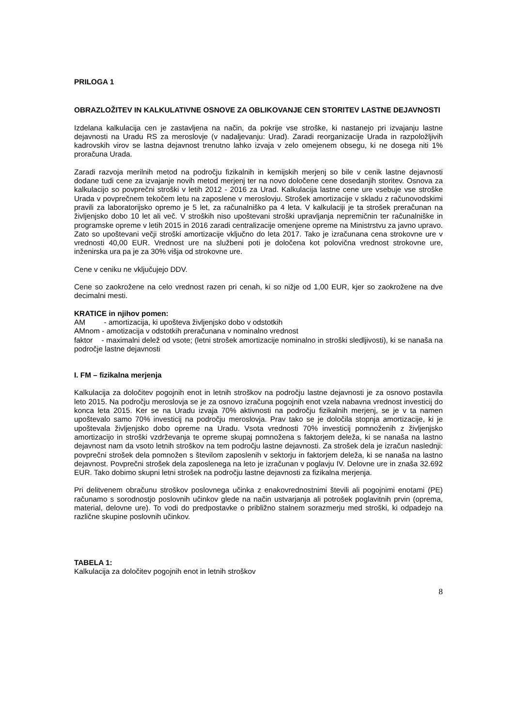PRILOGA 1
OBRAZLOŽITEV IN KALKULATIVNE OSNOVE ZA OBLIKOVANJE CEN STORITEV LASTNE DEJAVNOSTI
Izdelana kalkulacija cen je zastavljena na način, da pokrije vse stroške, ki nastanejo pri izvajanju lastne dejavnosti na Uradu RS za meroslovje (v nadaljevanju: Urad). Zaradi reorganizacije Urada in razpoložljivih kadrovskih virov se lastna dejavnost trenutno lahko izvaja v zelo omejenem obsegu, ki ne dosega niti 1% proračuna Urada.
Zaradi razvoja merilnih metod na področju fizikalnih in kemijskih merjenj so bile v cenik lastne dejavnosti dodane tudi cene za izvajanje novih metod merjenj ter na novo določene cene dosedanjih storitev. Osnova za kalkulacijo so povprečni stroški v letih 2012 - 2016 za Urad. Kalkulacija lastne cene ure vsebuje vse stroške Urada v povprečnem tekočem letu na zaposlene v meroslovju. Strošek amortizacije v skladu z računovodskimi pravili za laboratorijsko opremo je 5 let, za računalniško pa 4 leta. V kalkulaciji je ta strošek preračunan na življenjsko dobo 10 let ali več. V stroških niso upoštevani stroški upravljanja nepremičnin ter računalniške in programske opreme v letih 2015 in 2016 zaradi centralizacije omenjene opreme na Ministrstvu za javno upravo. Zato so upoštevani večji stroški amortizacije vključno do leta 2017. Tako je izračunana cena strokovne ure v vrednosti 40,00 EUR. Vrednost ure na službeni poti je določena kot polovična vrednost strokovne ure, inženirska ura pa je za 30% višja od strokovne ure.
Cene v ceniku ne vključujejo DDV.
Cene so zaokrožene na celo vrednost razen pri cenah, ki so nižje od 1,00 EUR, kjer so zaokrožene na dve decimalni mesti.
KRATICE in njihov pomen:
AM - amortizacija, ki upošteva življenjsko dobo v odstotkih
AMnom - amotizacija v odstotkih preračunana v nominalno vrednost
faktor - maximalni delež od vsote; (letni strošek amortizacije nominalno in stroški sledljivosti), ki se nanaša na področje lastne dejavnosti
I. FM – fizikalna merjenja
Kalkulacija za določitev pogojnih enot in letnih stroškov na področju lastne dejavnosti je za osnovo postavila leto 2015. Na področju meroslovja se je za osnovo izračuna pogojnih enot vzela nabavna vrednost investicij do konca leta 2015. Ker se na Uradu izvaja 70% aktivnosti na področju fizikalnih merjenj, se je v ta namen upoštevalo samo 70% investicij na področju meroslovja. Prav tako se je določila stopnja amortizacije, ki je upoštevala življenjsko dobo opreme na Uradu. Vsota vrednosti 70% investicij pomnoženih z življenjsko amortizacijo in stroški vzdrževanja te opreme skupaj pomnožena s faktorjem deleža, ki se nanaša na lastno dejavnost nam da vsoto letnih stroškov na tem področju lastne dejavnosti. Za strošek dela je izračun naslednji: povprečni strošek dela pomnožen s številom zaposlenih v sektorju in faktorjem deleža, ki se nanaša na lastno dejavnost. Povprečni strošek dela zaposlenega na leto je izračunan v poglavju IV. Delovne ure in znaša 32.692 EUR. Tako dobimo skupni letni strošek na področju lastne dejavnosti za fizikalna merjenja.
Pri delitvenem obračunu stroškov poslovnega učinka z enakovrednostnimi števili ali pogojnimi enotami (PE) računamo s sorodnostjo poslovnih učinkov glede na način ustvarjanja ali potrošek poglavitnih prvin (oprema, material, delovne ure). To vodi do predpostavke o približno stalnem sorazmerju med stroški, ki odpadejo na različne skupine poslovnih učinkov.
TABELA 1:
Kalkulacija za določitev pogojnih enot in letnih stroškov
8